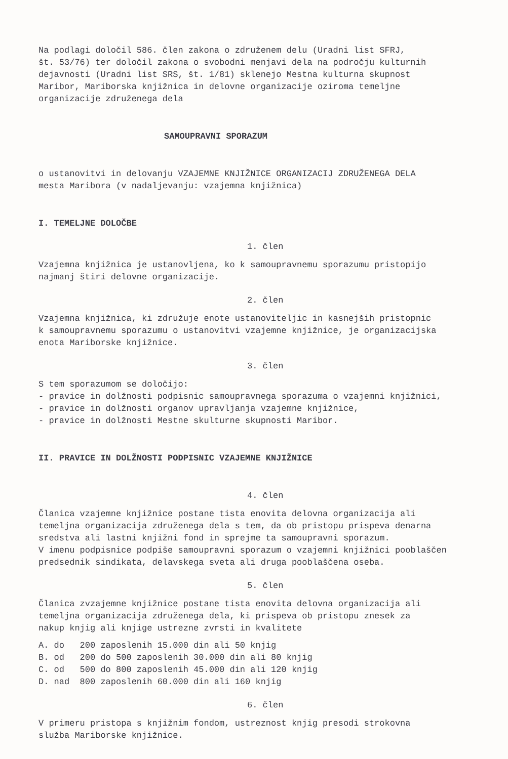Na podlagi določil 586. člen zakona o združenem delu (Uradni list SFRJ,
št. 53/76) ter določil zakona o svobodni menjavi dela na področju kulturnih
dejavnosti (Uradni list SRS, št. 1/81) sklenejo Mestna kulturna skupnost
Maribor, Mariborska knjižnica in delovne organizacije oziroma temeljne
organizacije združenega dela
SAMOUPRAVNI SPORAZUM
o ustanovitvi in delovanju VZAJEMNE KNJIŽNICE ORGANIZACIJ ZDRUŽENEGA DELA
mesta Maribora (v nadaljevanju: vzajemna knjižnica)
I. TEMELJNE DOLOČBE
1. člen
Vzajemna knjižnica je ustanovljena, ko k samoupravnemu sporazumu pristopijo
najmanj štiri delovne organizacije.
2. člen
Vzajemna knjižnica, ki združuje enote ustanoviteljic in kasnejših pristopnic
k samoupravnemu sporazumu o ustanovitvi vzajemne knjižnice, je organizacijska
enota Mariborske knjižnice.
3. člen
S tem sporazumom se določijo:
- pravice in dolžnosti podpisnic samoupravnega sporazuma o vzajemni knjižnici,
- pravice in dolžnosti organov upravljanja vzajemne knjižnice,
- pravice in dolžnosti Mestne skulturne skupnosti Maribor.
II. PRAVICE IN DOLŽNOSTI PODPISNIC VZAJEMNE KNJIŽNICE
4. člen
Članica vzajemne knjižnice postane tista enovita delovna organizacija ali
temeljna organizacija združenega dela s tem, da ob pristopu prispeva denarna
sredstva ali lastni knjižni fond in sprejme ta samoupravni sporazum.
V imenu podpisnice podpiše samoupravni sporazum o vzajemni knjižnici pooblaščen
predsednik sindikata, delavskega sveta ali druga pooblaščena oseba.
5. člen
Članica zvzajemne knjižnice postane tista enovita delovna organizacija ali
temeljna organizacija združenega dela, ki prispeva ob pristopu znesek za
nakup knjig ali knjige ustrezne zvrsti in kvalitete
A. do 200 zaposlenih 15.000 din ali 50 knjig
B. od 200 do 500 zaposlenih 30.000 din ali 80 knjig
C. od 500 do 800 zaposlenih 45.000 din ali 120 knjig
D. nad 800 zaposlenih 60.000 din ali 160 knjig
6. člen
V primeru pristopa s knjižnim fondom, ustreznost knjig presodi strokovna
služba Mariborske knjižnice.